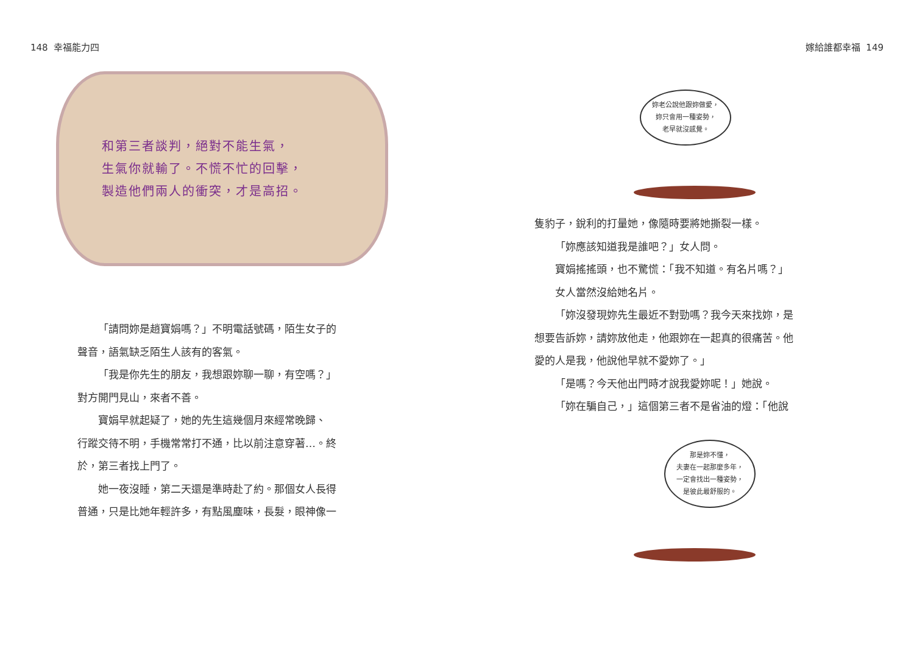148 幸福能力四
和第三者談判，絕對不能生氣，
生氣你就輸了。不慌不忙的回擊，
製造他們兩人的衝突，才是高招。
「請問妳是趙寶娟嗎？」不明電話號碼，陌生女子的
聲音，語氣缺乏陌生人該有的客氣。
「我是你先生的朋友，我想跟妳聊一聊，有空嗎？」
對方開門見山，來者不善。
寶娟早就起疑了，她的先生這幾個月來經常晚歸、
行蹤交待不明，手機常常打不通，比以前注意穿著…。終
於，第三者找上門了。
她一夜沒睡，第二天還是準時赴了約。那個女人長得
普通，只是比她年輕許多，有點風塵味，長髮，眼神像一
嫁給誰都幸福 149
妳老公說他跟妳做愛，
妳只會用一種姿勢，
老早就沒感覺。
隻豹子，銳利的打量她，像隨時要將她撕裂一樣。
「妳應該知道我是誰吧？」女人問。
寶娟搖搖頭，也不驚慌：「我不知道。有名片嗎？」
女人當然沒給她名片。
「妳沒發現妳先生最近不對勁嗎？我今天來找妳，是
想要告訴妳，請妳放他走，他跟妳在一起真的很痛苦。他
愛的人是我，他說他早就不愛妳了。」
「是嗎？今天他出門時才說我愛妳呢！」她說。
「妳在騙自己，」這個第三者不是省油的燈：「他說
那是妳不懂，
夫妻在一起那麼多年，
一定會找出一種姿勢，
是彼此最舒服的。